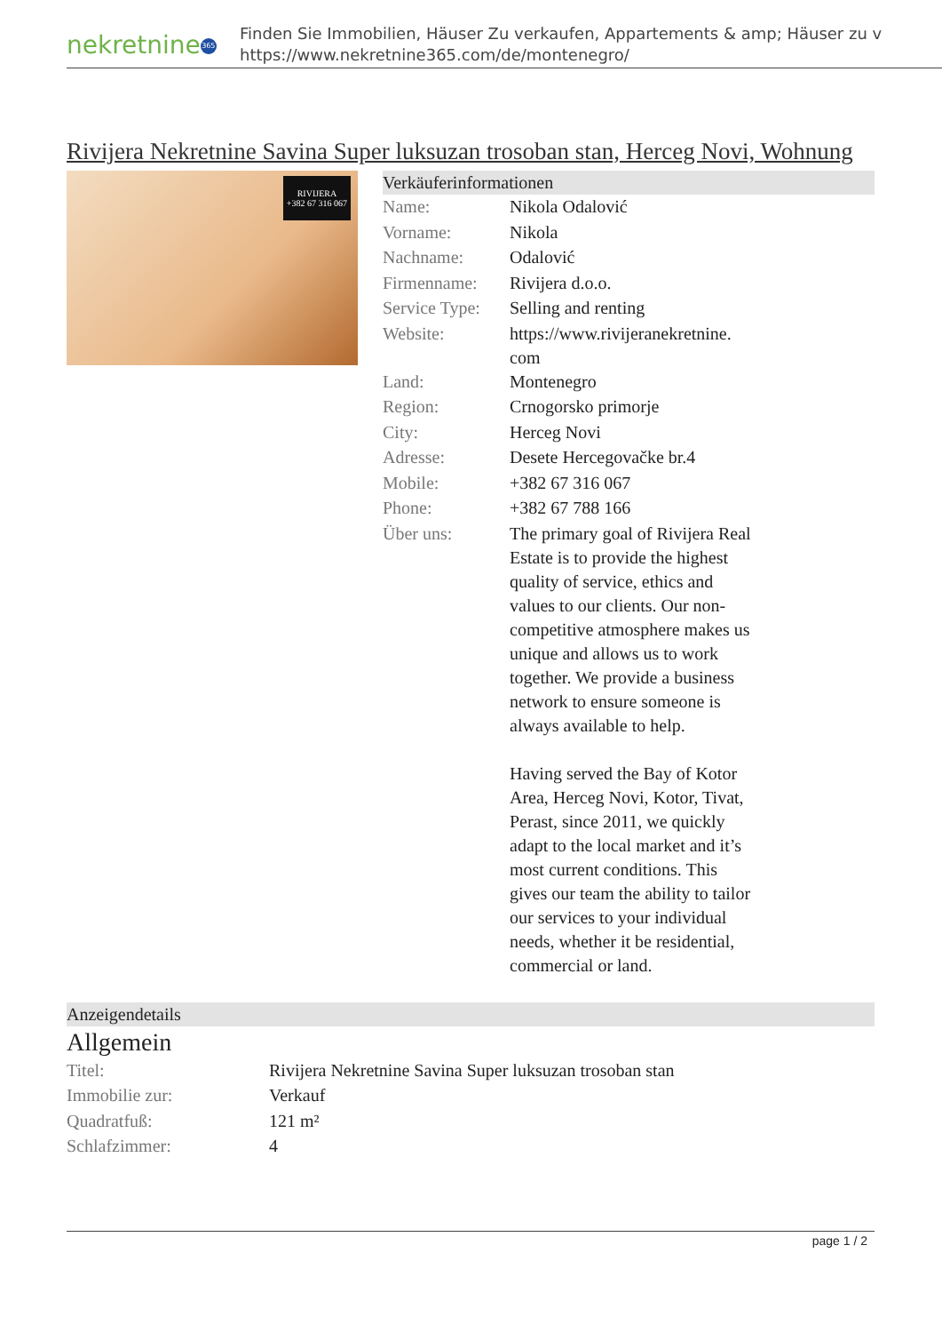nekretnine 365
Finden Sie Immobilien, Häuser Zu verkaufen, Appartements & amp; Häuser zu v
https://www.nekretnine365.com/de/montenegro/
Rivijera Nekretnine Savina Super luksuzan trosoban stan, Herceg Novi, Wohnung
RIVIJERA
+382 67 316 067
Verkäuferinformationen
| Name: | Nikola Odalović |
| Vorname: | Nikola |
| Nachname: | Odalović |
| Firmenname: | Rivijera d.o.o. |
| Service Type: | Selling and renting |
| Website: | https://www.rivijeranekretnine. com |
| Land: | Montenegro |
| Region: | Crnogorsko primorje |
| City: | Herceg Novi |
| Adresse: | Desete Hercegovačke br.4 |
| Mobile: | +382 67 316 067 |
| Phone: | +382 67 788 166 |
| Über uns: | The primary goal of Rivijera Real Estate is to provide the highest quality of service, ethics and values to our clients. Our non-competitive atmosphere makes us unique and allows us to work together. We provide a business network to ensure someone is always available to help. Having served the Bay of Kotor Area, Herceg Novi, Kotor, Tivat, Perast, since 2011, we quickly adapt to the local market and it’s most current conditions. This gives our team the ability to tailor our services to your individual needs, whether it be residential, commercial or land. |
Anzeigendetails
Allgemein
| Titel: | Rivijera Nekretnine Savina Super luksuzan trosoban stan |
| Immobilie zur: | Verkauf |
| Quadratfuß: | 121 m² |
| Schlafzimmer: | 4 |
page 1 / 2